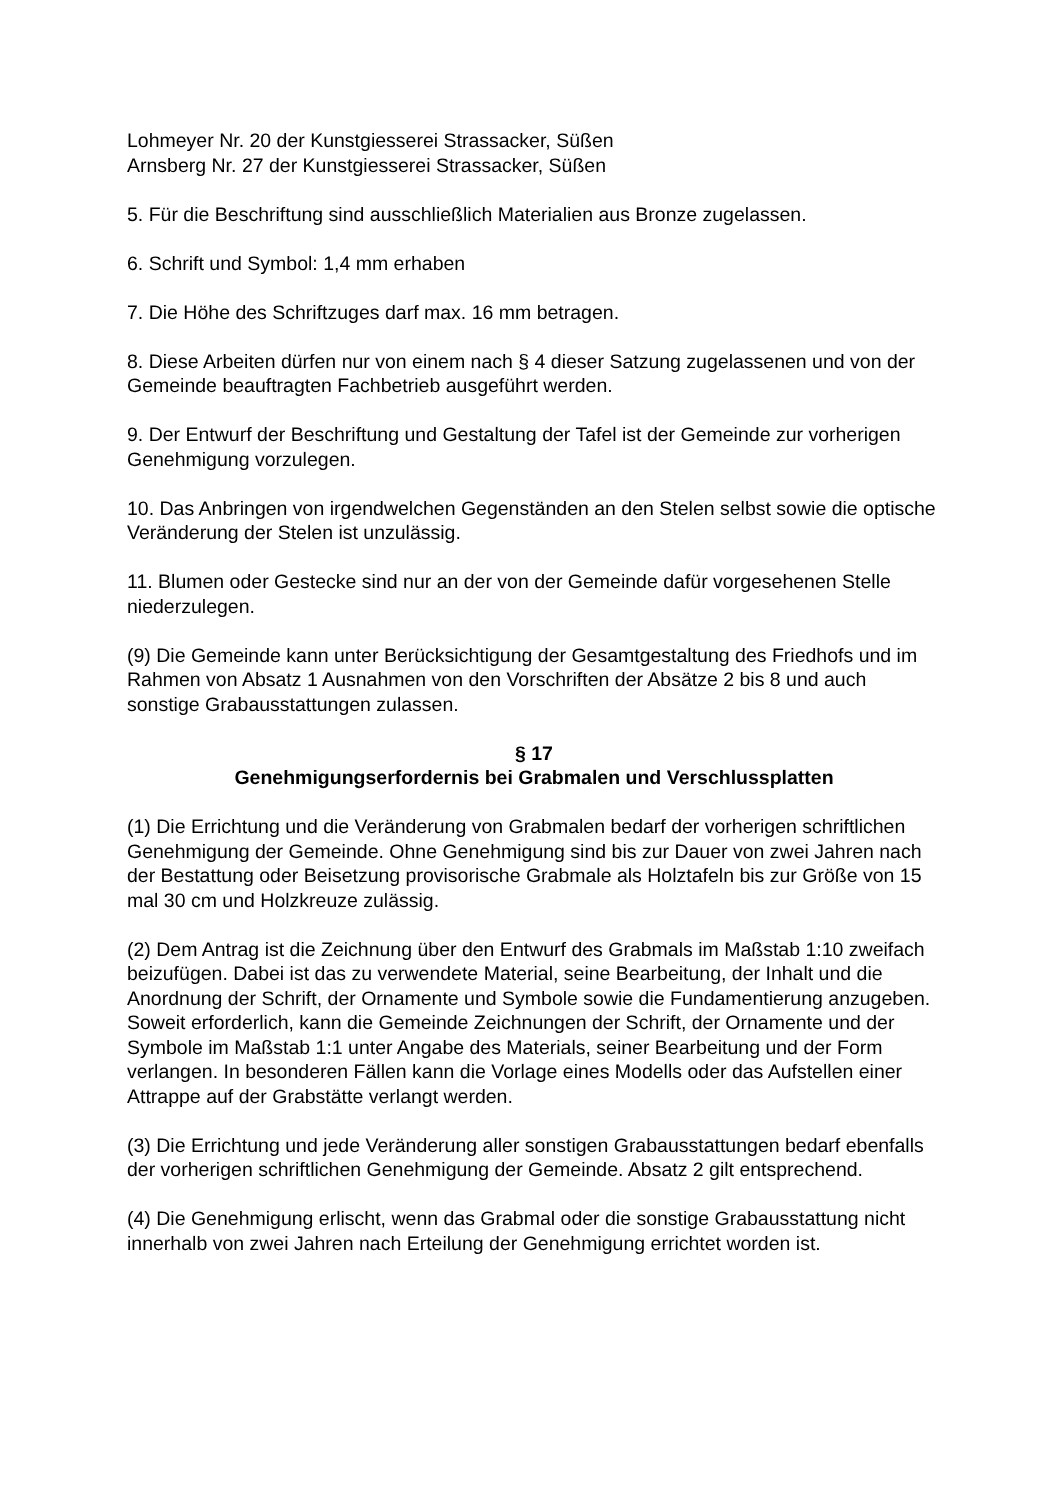Lohmeyer Nr. 20 der Kunstgiesserei Strassacker, Süßen
Arnsberg Nr. 27 der Kunstgiesserei Strassacker, Süßen
5. Für die Beschriftung sind ausschließlich Materialien aus Bronze zugelassen.
6. Schrift und Symbol: 1,4 mm erhaben
7. Die Höhe des Schriftzuges darf max. 16 mm betragen.
8. Diese Arbeiten dürfen nur von einem nach § 4 dieser Satzung zugelassenen und von der Gemeinde beauftragten Fachbetrieb ausgeführt werden.
9. Der Entwurf der Beschriftung und Gestaltung der Tafel ist der Gemeinde zur vorherigen Genehmigung vorzulegen.
10. Das Anbringen von irgendwelchen Gegenständen an den Stelen selbst sowie die optische Veränderung der Stelen ist unzulässig.
11. Blumen oder Gestecke sind nur an der von der Gemeinde dafür vorgesehenen Stelle niederzulegen.
(9) Die Gemeinde kann unter Berücksichtigung der Gesamtgestaltung des Friedhofs und im Rahmen von Absatz 1 Ausnahmen von den Vorschriften der Absätze 2 bis 8 und auch sonstige Grabausstattungen zulassen.
§ 17
Genehmigungserfordernis bei Grabmalen und Verschlussplatten
(1) Die Errichtung und die Veränderung von Grabmalen bedarf der vorherigen schriftlichen Genehmigung der Gemeinde. Ohne Genehmigung sind bis zur Dauer von zwei Jahren nach der Bestattung oder Beisetzung provisorische Grabmale als Holztafeln bis zur Größe von 15 mal 30 cm und Holzkreuze zulässig.
(2) Dem Antrag ist die Zeichnung über den Entwurf des Grabmals im Maßstab 1:10 zweifach beizufügen. Dabei ist das zu verwendete Material, seine Bearbeitung, der Inhalt und die Anordnung der Schrift, der Ornamente und Symbole sowie die Fundamentierung anzugeben. Soweit erforderlich, kann die Gemeinde Zeichnungen der Schrift, der Ornamente und der Symbole im Maßstab 1:1 unter Angabe des Materials, seiner Bearbeitung und der Form verlangen. In besonderen Fällen kann die Vorlage eines Modells oder das Aufstellen einer Attrappe auf der Grabstätte verlangt werden.
(3) Die Errichtung und jede Veränderung aller sonstigen Grabausstattungen bedarf ebenfalls der vorherigen schriftlichen Genehmigung der Gemeinde. Absatz 2 gilt entsprechend.
(4) Die Genehmigung erlischt, wenn das Grabmal oder die sonstige Grabausstattung nicht innerhalb von zwei Jahren nach Erteilung der Genehmigung errichtet worden ist.